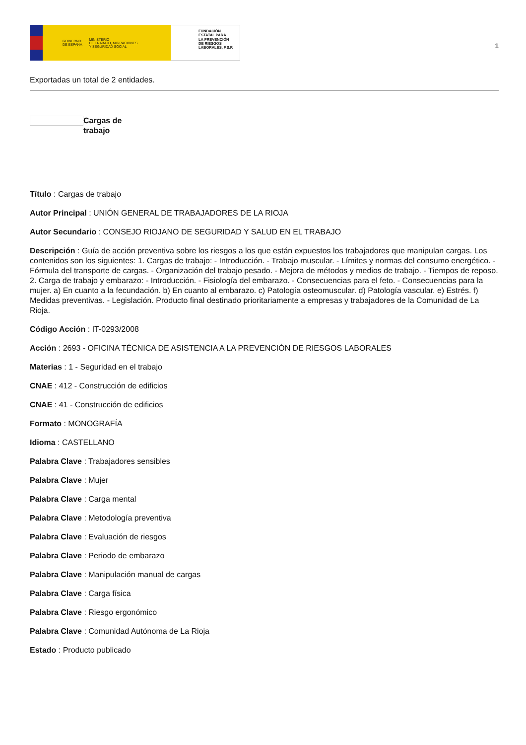GOBIERNO
DE ESPAÑA MINISTERIO
DE TRABAJO, MIGRACIONES
Y SEGURIDAD SOCIAL
FUNDACIÓN
ESTATAL PARA
LA PREVENCIÓN
DE RIESGOS
LABORALES, F.S.P.
1
Exportadas un total de 2 entidades.
Cargas de
trabajo
Título : Cargas de trabajo
Autor Principal : UNIÓN GENERAL DE TRABAJADORES DE LA RIOJA
Autor Secundario : CONSEJO RIOJANO DE SEGURIDAD Y SALUD EN EL TRABAJO
Descripción : Guía de acción preventiva sobre los riesgos a los que están expuestos los trabajadores que manipulan cargas. Los contenidos son los siguientes: 1. Cargas de trabajo: - Introducción. - Trabajo muscular. - Límites y normas del consumo energético. - Fórmula del transporte de cargas. - Organización del trabajo pesado. - Mejora de métodos y medios de trabajo. - Tiempos de reposo. 2. Carga de trabajo y embarazo: - Introducción. - Fisiología del embarazo. - Consecuencias para el feto. - Consecuencias para la mujer. a) En cuanto a la fecundación. b) En cuanto al embarazo. c) Patología osteomuscular. d) Patología vascular. e) Estrés. f) Medidas preventivas. - Legislación. Producto final destinado prioritariamente a empresas y trabajadores de la Comunidad de La Rioja.
Código Acción : IT-0293/2008
Acción : 2693 - OFICINA TÉCNICA DE ASISTENCIA A LA PREVENCIÓN DE RIESGOS LABORALES
Materias : 1 - Seguridad en el trabajo
CNAE : 412 - Construcción de edificios
CNAE : 41 - Construcción de edificios
Formato : MONOGRAFÍA
Idioma : CASTELLANO
Palabra Clave : Trabajadores sensibles
Palabra Clave : Mujer
Palabra Clave : Carga mental
Palabra Clave : Metodología preventiva
Palabra Clave : Evaluación de riesgos
Palabra Clave : Periodo de embarazo
Palabra Clave : Manipulación manual de cargas
Palabra Clave : Carga física
Palabra Clave : Riesgo ergonómico
Palabra Clave : Comunidad Autónoma de La Rioja
Estado : Producto publicado